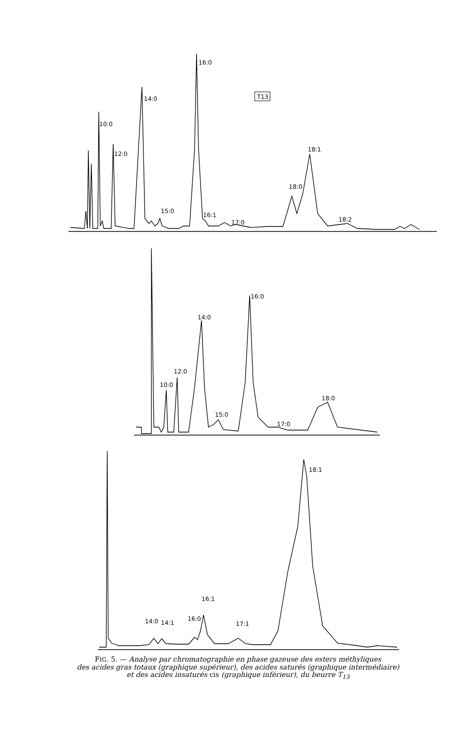T13
16:0
14:0
10:0
12:0
18:1
18:0
15:0
16:1
17:0
18:2
16:0
14:0
12:0
10:0
15:0
17:0
18:0
18:1
16:1
16:0
14:0
14:1
17:1
FIG. 5. — Analyse par chromatographie en phase gazeuse des esters méthyliques
des acides gras totaux (graphique supérieur), des acides saturés (graphique intermédiaire)
et des acides insaturés cis (graphique inférieur), du beurre T<sub>13</sub>